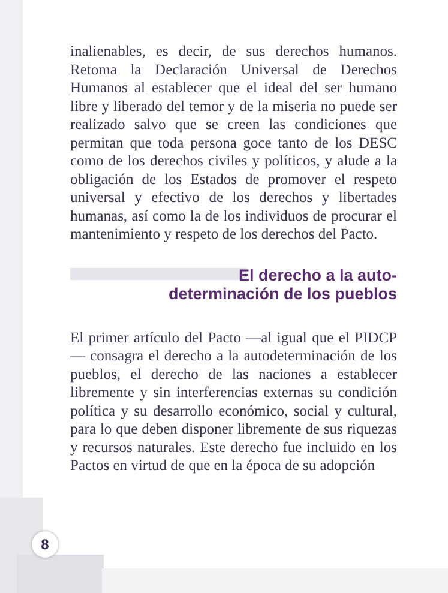inalienables, es decir, de sus derechos humanos. Retoma la Declaración Universal de Derechos Humanos al establecer que el ideal del ser humano libre y liberado del temor y de la miseria no puede ser realizado salvo que se creen las condiciones que permitan que toda persona goce tanto de los DESC como de los derechos civiles y políticos, y alude a la obligación de los Estados de promover el respeto universal y efectivo de los derechos y libertades humanas, así como la de los individuos de procurar el mantenimiento y respeto de los derechos del Pacto.
El derecho a la auto-
determinación de los pueblos
El primer artículo del Pacto —al igual que el PIDCP— consagra el derecho a la autodeterminación de los pueblos, el derecho de las naciones a establecer libremente y sin interferencias externas su condición política y su desarrollo económico, social y cultural, para lo que deben disponer libremente de sus riquezas y recursos naturales. Este derecho fue incluido en los Pactos en virtud de que en la época de su adopción
8